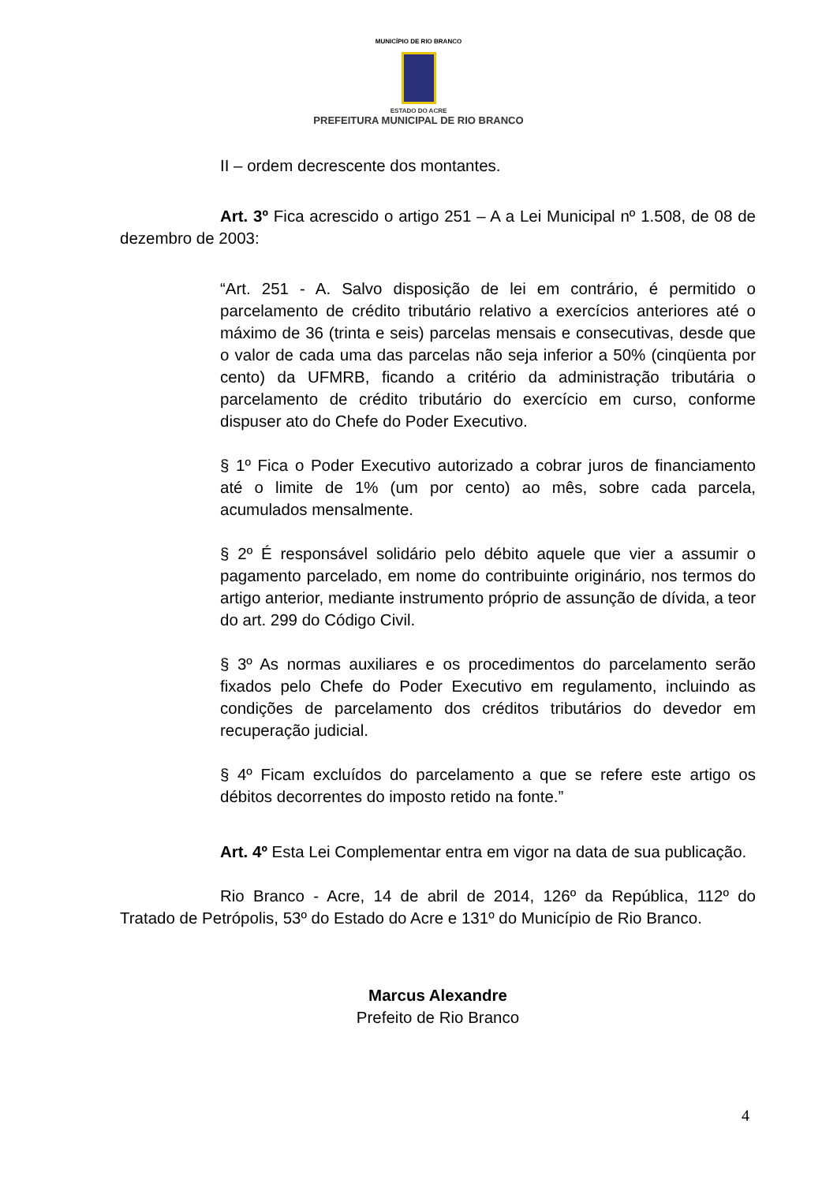MUNICÍPIO DE RIO BRANCO
ESTADO DO ACRE
PREFEITURA MUNICIPAL DE RIO BRANCO
II – ordem decrescente dos montantes.
Art. 3º Fica acrescido o artigo 251 – A a Lei Municipal nº 1.508, de 08 de dezembro de 2003:
“Art. 251 - A. Salvo disposição de lei em contrário, é permitido o parcelamento de crédito tributário relativo a exercícios anteriores até o máximo de 36 (trinta e seis) parcelas mensais e consecutivas, desde que o valor de cada uma das parcelas não seja inferior a 50% (cinqüenta por cento) da UFMRB, ficando a critério da administração tributária o parcelamento de crédito tributário do exercício em curso, conforme dispuser ato do Chefe do Poder Executivo.
§ 1º Fica o Poder Executivo autorizado a cobrar juros de financiamento até o limite de 1% (um por cento) ao mês, sobre cada parcela, acumulados mensalmente.
§ 2º É responsável solidário pelo débito aquele que vier a assumir o pagamento parcelado, em nome do contribuinte originário, nos termos do artigo anterior, mediante instrumento próprio de assunção de dívida, a teor do art. 299 do Código Civil.
§ 3º As normas auxiliares e os procedimentos do parcelamento serão fixados pelo Chefe do Poder Executivo em regulamento, incluindo as condições de parcelamento dos créditos tributários do devedor em recuperação judicial.
§ 4º Ficam excluídos do parcelamento a que se refere este artigo os débitos decorrentes do imposto retido na fonte.”
Art. 4º Esta Lei Complementar entra em vigor na data de sua publicação.
Rio Branco - Acre, 14 de abril de 2014, 126º da República, 112º do Tratado de Petrópolis, 53º do Estado do Acre e 131º do Município de Rio Branco.
Marcus Alexandre
Prefeito de Rio Branco
4